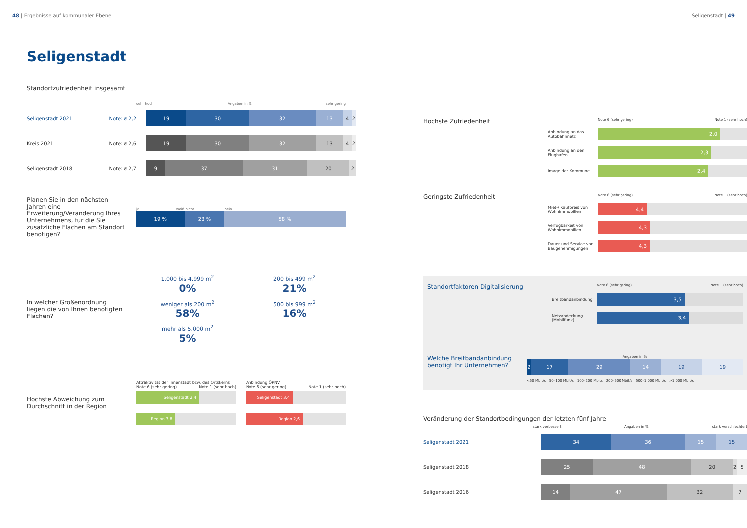48 | Ergebnisse auf kommunaler Ebene Seligenstadt | 49
Seligenstadt
Standortzufriedenheit insgesamt
sehr hoch Angaben in % sehr gering
Seligenstadt 2021 Note: ø 2,2
19 30 32 13 4 2
Kreis 2021 Note: ø 2,6
19 30 32 13 4 2
Seligenstadt 2018 Note: ø 2,7
9 37 31 20 2
Planen Sie in den nächsten Jahren eine Erweiterung/Veränderung Ihres Unternehmens, für die Sie zusätzliche Flächen am Standort benötigen?
ja weiß nicht nein
19 % 23 % 58 %
In welcher Größenordnung liegen die von Ihnen benötigten Flächen?
1.000 bis 4.999 m<sup>2</sup>
0%
200 bis 499 m<sup>2</sup>
21%
weniger als 200 m<sup>2</sup>
58%
500 bis 999 m<sup>2</sup>
16%
mehr als 5.000 m<sup>2</sup>
5%
Höchste Abweichung zum Durchschnitt in der Region
Attraktivität der Innenstadt bzw. des Ortskerns
Note 6 (sehr gering) Note 1 (sehr hoch)
Seligenstadt 2,4
Region 3,8
Anbindung ÖPNV
Note 6 (sehr gering) Note 1 (sehr hoch)
Seligenstadt 3,4
Region 2,6
Höchste Zufriedenheit
Note 6 (sehr gering) Note 1 (sehr hoch)
Anbindung an das Autobahnnetz
2,0
Anbindung an den Flughafen
2,3
Image der Kommune
2,4
Geringste Zufriedenheit
Note 6 (sehr gering) Note 1 (sehr hoch)
Miet-/ Kaufpreis von Wohnimmobilien
4,4
Verfügbarkeit von Wohnimmobilien
4,3
Dauer und Service von Baugenehmigungen
4,3
Standortfaktoren Digitalisierung
Note 6 (sehr gering) Note 1 (sehr hoch)
Breitbandanbindung
3,5
Netzabdeckung (Mobilfunk)
3,4
Welche Breitbandanbindung benötigt Ihr Unternehmen?
Angaben in %
2 17 29 14 19 19
<50 Mbit/s 50–100 Mbit/s 100–200 Mbits 200–500 Mbit/s 500–1.000 Mbit/s >1.000 Mbit/s
Veränderung der Standortbedingungen der letzten fünf Jahre
stark verbessert Angaben in % stark verschlechtert
Seligenstadt 2021
34 36 15 15
Seligenstadt 2018
25 48 20 2 5
Seligenstadt 2016
14 47 32 7